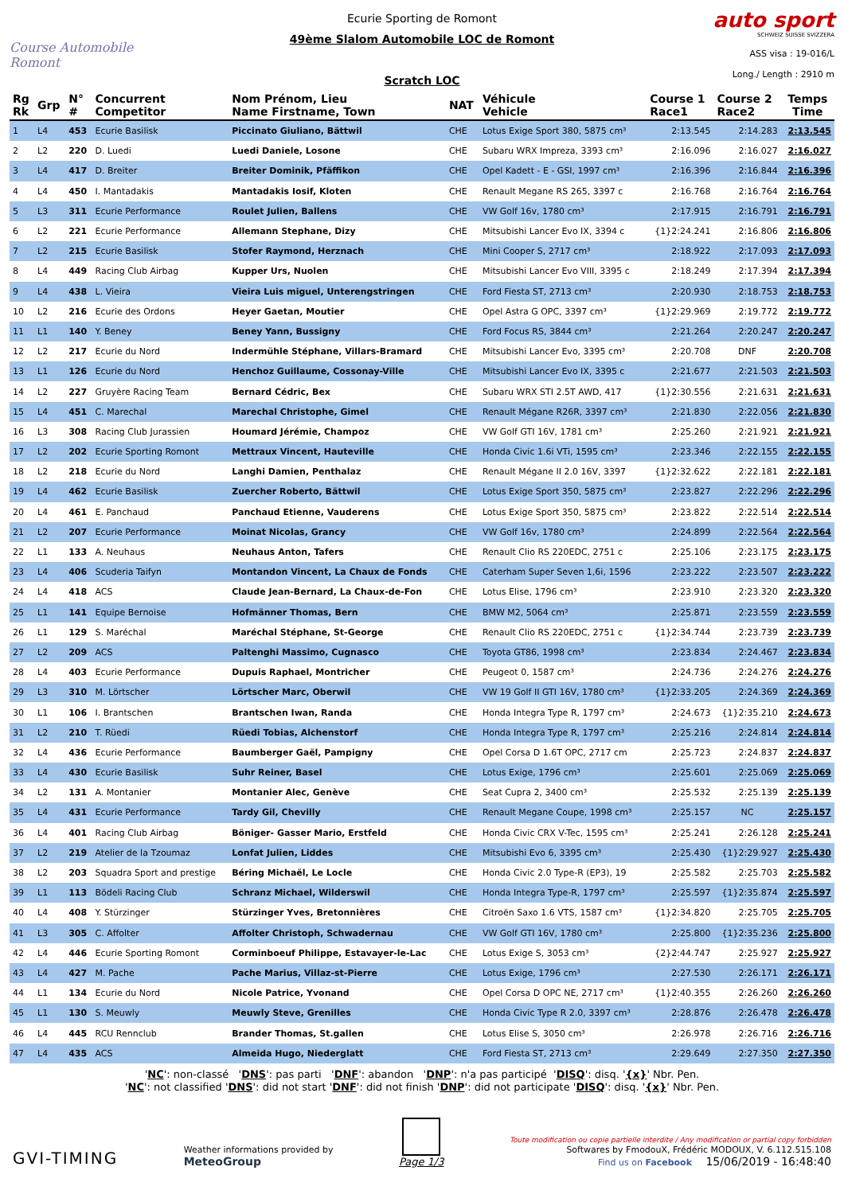Course Automobile Romont
Ecurie Sporting de Romont
49ème Slalom Automobile LOC de Romont
Scratch LOC
auto sport
SCHWEIZ SUISSE SVIZZERA
ASS visa : 19-016/L
Long./ Length : 2910 m
| Rg Rk | Grp | N° # | Concurrent Competitor | Nom Prénom, Lieu Name Firstname, Town | NAT | Véhicule Vehicle | Course 1 Race1 | Course 2 Race2 | Temps Time |
| --- | --- | --- | --- | --- | --- | --- | --- | --- | --- |
| 1 | L4 | 453 | Ecurie Basilisk | Piccinato Giuliano, Bättwil | CHE | Lotus Exige Sport 380, 5875 cm³ | 2:13.545 | 2:14.283 | 2:13.545 |
| 2 | L2 | 220 | D. Luedi | Luedi Daniele, Losone | CHE | Subaru WRX Impreza, 3393 cm³ | 2:16.096 | 2:16.027 | 2:16.027 |
| 3 | L4 | 417 | D. Breiter | Breiter Dominik, Pfäffikon | CHE | Opel Kadett - E - GSI, 1997 cm³ | 2:16.396 | 2:16.844 | 2:16.396 |
| 4 | L4 | 450 | I. Mantadakis | Mantadakis Iosif, Kloten | CHE | Renault Megane RS 265, 3397 c | 2:16.768 | 2:16.764 | 2:16.764 |
| 5 | L3 | 311 | Ecurie Performance | Roulet Julien, Ballens | CHE | VW Golf 16v, 1780 cm³ | 2:17.915 | 2:16.791 | 2:16.791 |
| 6 | L2 | 221 | Ecurie Performance | Allemann Stephane, Dizy | CHE | Mitsubishi Lancer Evo IX, 3394 c | {1}2:24.241 | 2:16.806 | 2:16.806 |
| 7 | L2 | 215 | Ecurie Basilisk | Stofer Raymond, Herznach | CHE | Mini Cooper S, 2717 cm³ | 2:18.922 | 2:17.093 | 2:17.093 |
| 8 | L4 | 449 | Racing Club Airbag | Kupper Urs, Nuolen | CHE | Mitsubishi Lancer Evo VIII, 3395 c | 2:18.249 | 2:17.394 | 2:17.394 |
| 9 | L4 | 438 | L. Vieira | Vieira Luis miguel, Unterengstringen | CHE | Ford Fiesta ST, 2713 cm³ | 2:20.930 | 2:18.753 | 2:18.753 |
| 10 | L2 | 216 | Ecurie des Ordons | Heyer Gaetan, Moutier | CHE | Opel Astra G OPC, 3397 cm³ | {1}2:29.969 | 2:19.772 | 2:19.772 |
| 11 | L1 | 140 | Y. Beney | Beney Yann, Bussigny | CHE | Ford Focus RS, 3844 cm³ | 2:21.264 | 2:20.247 | 2:20.247 |
| 12 | L2 | 217 | Ecurie du Nord | Indermühle Stéphane, Villars-Bramard | CHE | Mitsubishi Lancer Evo, 3395 cm³ | 2:20.708 | DNF | 2:20.708 |
| 13 | L1 | 126 | Ecurie du Nord | Henchoz Guillaume, Cossonay-Ville | CHE | Mitsubishi Lancer Evo IX, 3395 c | 2:21.677 | 2:21.503 | 2:21.503 |
| 14 | L2 | 227 | Gruyère Racing Team | Bernard Cédric, Bex | CHE | Subaru WRX STI 2.5T AWD, 417 | {1}2:30.556 | 2:21.631 | 2:21.631 |
| 15 | L4 | 451 | C. Marechal | Marechal Christophe, Gimel | CHE | Renault Mégane R26R, 3397 cm³ | 2:21.830 | 2:22.056 | 2:21.830 |
| 16 | L3 | 308 | Racing Club Jurassien | Houmard Jérémie, Champoz | CHE | VW Golf GTI 16V, 1781 cm³ | 2:25.260 | 2:21.921 | 2:21.921 |
| 17 | L2 | 202 | Ecurie Sporting Romont | Mettraux Vincent, Hauteville | CHE | Honda Civic 1.6i VTi, 1595 cm³ | 2:23.346 | 2:22.155 | 2:22.155 |
| 18 | L2 | 218 | Ecurie du Nord | Langhi Damien, Penthalaz | CHE | Renault Mégane II 2.0 16V, 3397 | {1}2:32.622 | 2:22.181 | 2:22.181 |
| 19 | L4 | 462 | Ecurie Basilisk | Zuercher Roberto, Bättwil | CHE | Lotus Exige Sport 350, 5875 cm³ | 2:23.827 | 2:22.296 | 2:22.296 |
| 20 | L4 | 461 | E. Panchaud | Panchaud Etienne, Vauderens | CHE | Lotus Exige Sport 350, 5875 cm³ | 2:23.822 | 2:22.514 | 2:22.514 |
| 21 | L2 | 207 | Ecurie Performance | Moinat Nicolas, Grancy | CHE | VW Golf 16v, 1780 cm³ | 2:24.899 | 2:22.564 | 2:22.564 |
| 22 | L1 | 133 | A. Neuhaus | Neuhaus Anton, Tafers | CHE | Renault Clio RS 220EDC, 2751 c | 2:25.106 | 2:23.175 | 2:23.175 |
| 23 | L4 | 406 | Scuderia Taifyn | Montandon Vincent, La Chaux de Fonds | CHE | Caterham Super Seven 1,6i, 1596 | 2:23.222 | 2:23.507 | 2:23.222 |
| 24 | L4 | 418 | ACS | Claude Jean-Bernard, La Chaux-de-Fon | CHE | Lotus Elise, 1796 cm³ | 2:23.910 | 2:23.320 | 2:23.320 |
| 25 | L1 | 141 | Equipe Bernoise | Hofmänner Thomas, Bern | CHE | BMW M2, 5064 cm³ | 2:25.871 | 2:23.559 | 2:23.559 |
| 26 | L1 | 129 | S. Maréchal | Maréchal Stéphane, St-George | CHE | Renault Clio RS 220EDC, 2751 c | {1}2:34.744 | 2:23.739 | 2:23.739 |
| 27 | L2 | 209 | ACS | Paltenghi Massimo, Cugnasco | CHE | Toyota GT86, 1998 cm³ | 2:23.834 | 2:24.467 | 2:23.834 |
| 28 | L4 | 403 | Ecurie Performance | Dupuis Raphael, Montricher | CHE | Peugeot 0, 1587 cm³ | 2:24.736 | 2:24.276 | 2:24.276 |
| 29 | L3 | 310 | M. Lörtscher | Lörtscher Marc, Oberwil | CHE | VW 19 Golf II GTI 16V, 1780 cm³ | {1}2:33.205 | 2:24.369 | 2:24.369 |
| 30 | L1 | 106 | I. Brantschen | Brantschen Iwan, Randa | CHE | Honda Integra Type R, 1797 cm³ | 2:24.673 | {1}2:35.210 | 2:24.673 |
| 31 | L2 | 210 | T. Rüedi | Rüedi Tobias, Alchenstorf | CHE | Honda Integra Type R, 1797 cm³ | 2:25.216 | 2:24.814 | 2:24.814 |
| 32 | L4 | 436 | Ecurie Performance | Baumberger Gaël, Pampigny | CHE | Opel Corsa D 1.6T OPC, 2717 cm | 2:25.723 | 2:24.837 | 2:24.837 |
| 33 | L4 | 430 | Ecurie Basilisk | Suhr Reiner, Basel | CHE | Lotus Exige, 1796 cm³ | 2:25.601 | 2:25.069 | 2:25.069 |
| 34 | L2 | 131 | A. Montanier | Montanier Alec, Genève | CHE | Seat Cupra 2, 3400 cm³ | 2:25.532 | 2:25.139 | 2:25.139 |
| 35 | L4 | 431 | Ecurie Performance | Tardy Gil, Chevilly | CHE | Renault Megane Coupe, 1998 cm³ | 2:25.157 | NC | 2:25.157 |
| 36 | L4 | 401 | Racing Club Airbag | Böniger- Gasser Mario, Erstfeld | CHE | Honda Civic CRX V-Tec, 1595 cm³ | 2:25.241 | 2:26.128 | 2:25.241 |
| 37 | L2 | 219 | Atelier de la Tzoumaz | Lonfat Julien, Liddes | CHE | Mitsubishi Evo 6, 3395 cm³ | 2:25.430 | {1}2:29.927 | 2:25.430 |
| 38 | L2 | 203 | Squadra Sport and prestige | Béring Michaël, Le Locle | CHE | Honda Civic 2.0 Type-R (EP3), 19 | 2:25.582 | 2:25.703 | 2:25.582 |
| 39 | L1 | 113 | Bödeli Racing Club | Schranz Michael, Wilderswil | CHE | Honda Integra Type-R, 1797 cm³ | 2:25.597 | {1}2:35.874 | 2:25.597 |
| 40 | L4 | 408 | Y. Stürzinger | Stürzinger Yves, Bretonnières | CHE | Citroën Saxo 1.6 VTS, 1587 cm³ | {1}2:34.820 | 2:25.705 | 2:25.705 |
| 41 | L3 | 305 | C. Affolter | Affolter Christoph, Schwadernau | CHE | VW Golf GTI 16V, 1780 cm³ | 2:25.800 | {1}2:35.236 | 2:25.800 |
| 42 | L4 | 446 | Ecurie Sporting Romont | Corminboeuf Philippe, Estavayer-le-Lac | CHE | Lotus Exige S, 3053 cm³ | {2}2:44.747 | 2:25.927 | 2:25.927 |
| 43 | L4 | 427 | M. Pache | Pache Marius, Villaz-st-Pierre | CHE | Lotus Exige, 1796 cm³ | 2:27.530 | 2:26.171 | 2:26.171 |
| 44 | L1 | 134 | Ecurie du Nord | Nicole Patrice, Yvonand | CHE | Opel Corsa D OPC NE, 2717 cm³ | {1}2:40.355 | 2:26.260 | 2:26.260 |
| 45 | L1 | 130 | S. Meuwly | Meuwly Steve, Grenilles | CHE | Honda Civic Type R 2.0, 3397 cm³ | 2:28.876 | 2:26.478 | 2:26.478 |
| 46 | L4 | 445 | RCU Rennclub | Brander Thomas, St.gallen | CHE | Lotus Elise S, 3050 cm³ | 2:26.978 | 2:26.716 | 2:26.716 |
| 47 | L4 | 435 | ACS | Almeida Hugo, Niederglatt | CHE | Ford Fiesta ST, 2713 cm³ | 2:29.649 | 2:27.350 | 2:27.350 |
'NC': non-classé 'DNS': pas parti 'DNF': abandon 'DNP': n'a pas participé 'DISQ': disq. '{x}' Nbr. Pen.
'NC': not classified 'DNS': did not start 'DNF': did not finish 'DNP': did not participate 'DISQ': disq. '{x}' Nbr. Pen.
GVI-TIMING
Weather informations provided by
MeteoGroup
Page 1/3
Toute modification ou copie partielle interdite / Any modification or partial copy forbidden
Softwares by FmodouX, Frédéric MODOUX, V. 6.112.515.108
Find us on Facebook 15/06/2019 - 16:48:40